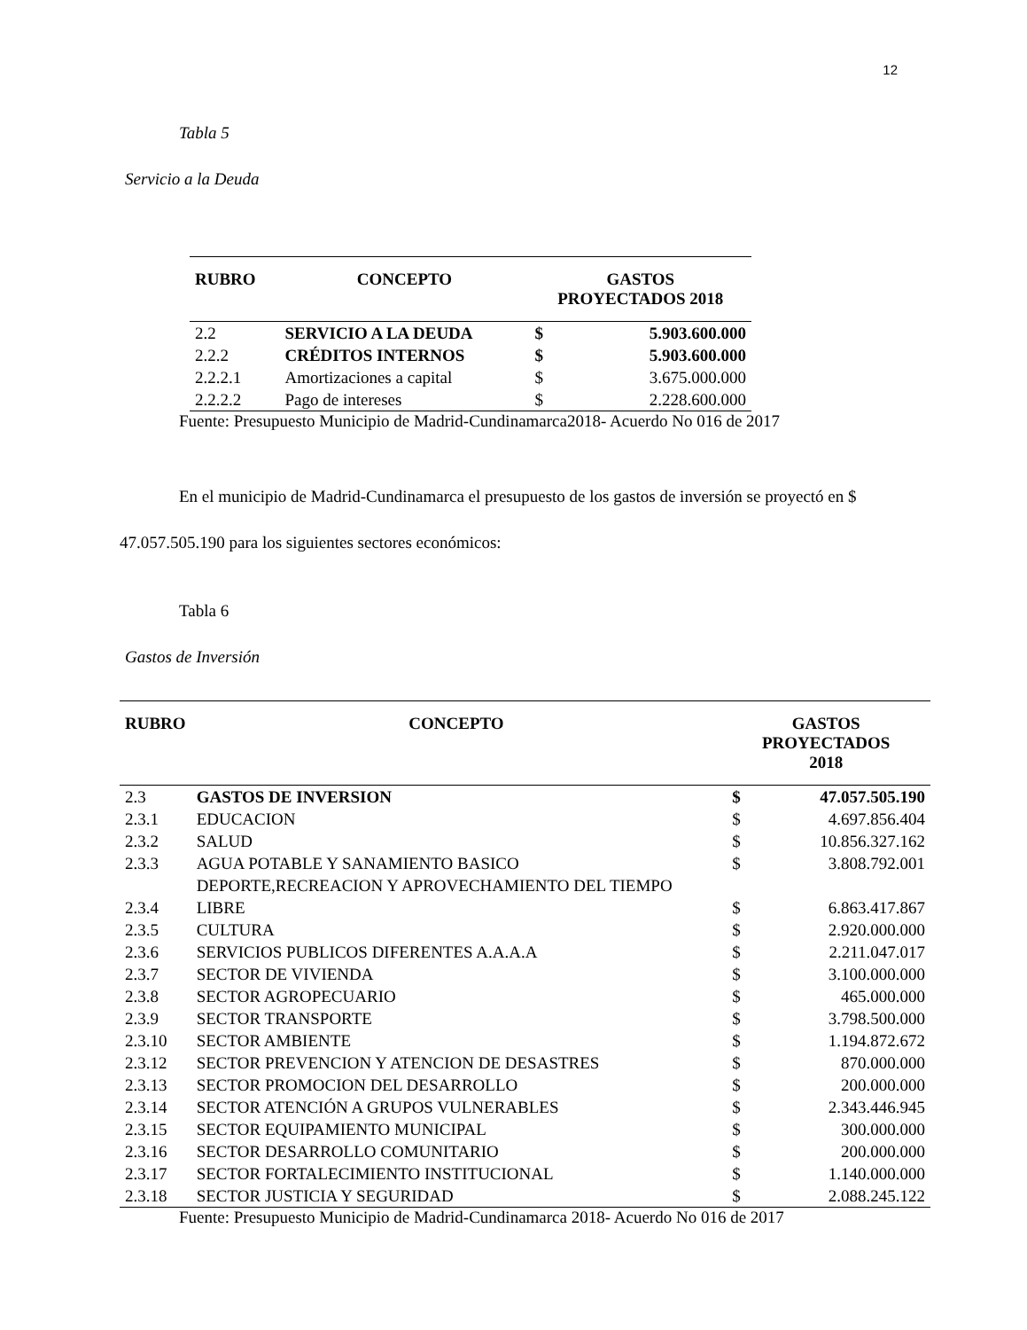12
Tabla 5
Servicio a la Deuda
| RUBRO | CONCEPTO | GASTOS PROYECTADOS 2018 | |
| --- | --- | --- | --- |
| 2.2 | SERVICIO A LA DEUDA | $ | 5.903.600.000 |
| 2.2.2 | CRÉDITOS INTERNOS | $ | 5.903.600.000 |
| 2.2.2.1 | Amortizaciones a capital | $ | 3.675.000.000 |
| 2.2.2.2 | Pago de intereses | $ | 2.228.600.000 |
Fuente: Presupuesto Municipio de Madrid-Cundinamarca2018- Acuerdo No 016 de 2017
En el municipio de Madrid-Cundinamarca el presupuesto de los gastos de inversión se proyectó en $ 47.057.505.190 para los siguientes sectores económicos:
Tabla 6
Gastos de Inversión
| RUBRO | CONCEPTO | GASTOS PROYECTADOS 2018 | |
| --- | --- | --- | --- |
| 2.3 | GASTOS DE INVERSION | $ | 47.057.505.190 |
| 2.3.1 | EDUCACION | $ | 4.697.856.404 |
| 2.3.2 | SALUD | $ | 10.856.327.162 |
| 2.3.3 | AGUA POTABLE Y SANAMIENTO BASICO | $ | 3.808.792.001 |
| 2.3.4 | DEPORTE,RECREACION Y APROVECHAMIENTO DEL TIEMPO LIBRE | $ | 6.863.417.867 |
| 2.3.5 | CULTURA | $ | 2.920.000.000 |
| 2.3.6 | SERVICIOS PUBLICOS DIFERENTES A.A.A.A | $ | 2.211.047.017 |
| 2.3.7 | SECTOR DE VIVIENDA | $ | 3.100.000.000 |
| 2.3.8 | SECTOR AGROPECUARIO | $ | 465.000.000 |
| 2.3.9 | SECTOR TRANSPORTE | $ | 3.798.500.000 |
| 2.3.10 | SECTOR AMBIENTE | $ | 1.194.872.672 |
| 2.3.12 | SECTOR PREVENCION Y ATENCION DE DESASTRES | $ | 870.000.000 |
| 2.3.13 | SECTOR PROMOCION DEL DESARROLLO | $ | 200.000.000 |
| 2.3.14 | SECTOR ATENCIÓN A GRUPOS VULNERABLES | $ | 2.343.446.945 |
| 2.3.15 | SECTOR EQUIPAMIENTO MUNICIPAL | $ | 300.000.000 |
| 2.3.16 | SECTOR DESARROLLO COMUNITARIO | $ | 200.000.000 |
| 2.3.17 | SECTOR FORTALECIMIENTO INSTITUCIONAL | $ | 1.140.000.000 |
| 2.3.18 | SECTOR JUSTICIA Y SEGURIDAD | $ | 2.088.245.122 |
Fuente: Presupuesto Municipio de Madrid-Cundinamarca 2018- Acuerdo No 016 de 2017